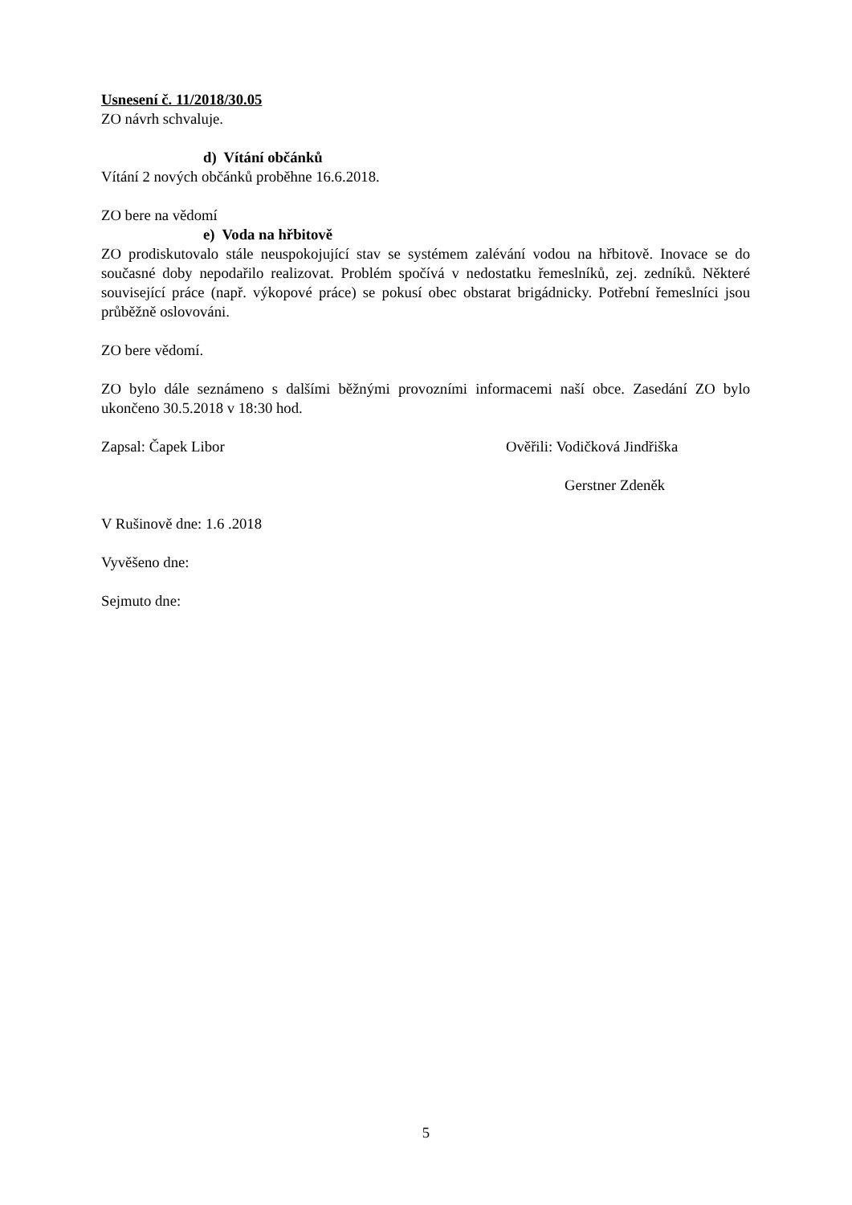Usnesení č. 11/2018/30.05
ZO návrh schvaluje.
d) Vítání občánků
Vítání 2 nových občánků proběhne 16.6.2018.
ZO bere na vědomí
e) Voda na hřbitově
ZO prodiskutovalo stále neuspokojující stav se systémem zalévání vodou na hřbitově. Inovace se do současné doby nepodařilo realizovat. Problém spočívá v nedostatku řemeslníků, zej. zedníků. Některé související práce (např. výkopové práce) se pokusí obec obstarat brigádnicky. Potřební řemeslníci jsou průběžně oslovováni.
ZO bere vědomí.
ZO bylo dále seznámeno s dalšími běžnými provozními informacemi naší obce. Zasedání ZO bylo ukončeno 30.5.2018 v 18:30 hod.
Zapsal: Čapek Libor Ověřili: Vodičková Jindřiška
Gerstner Zdeněk
V Rušinově dne: 1.6 .2018
Vyvěšeno dne:
Sejmuto dne:
5